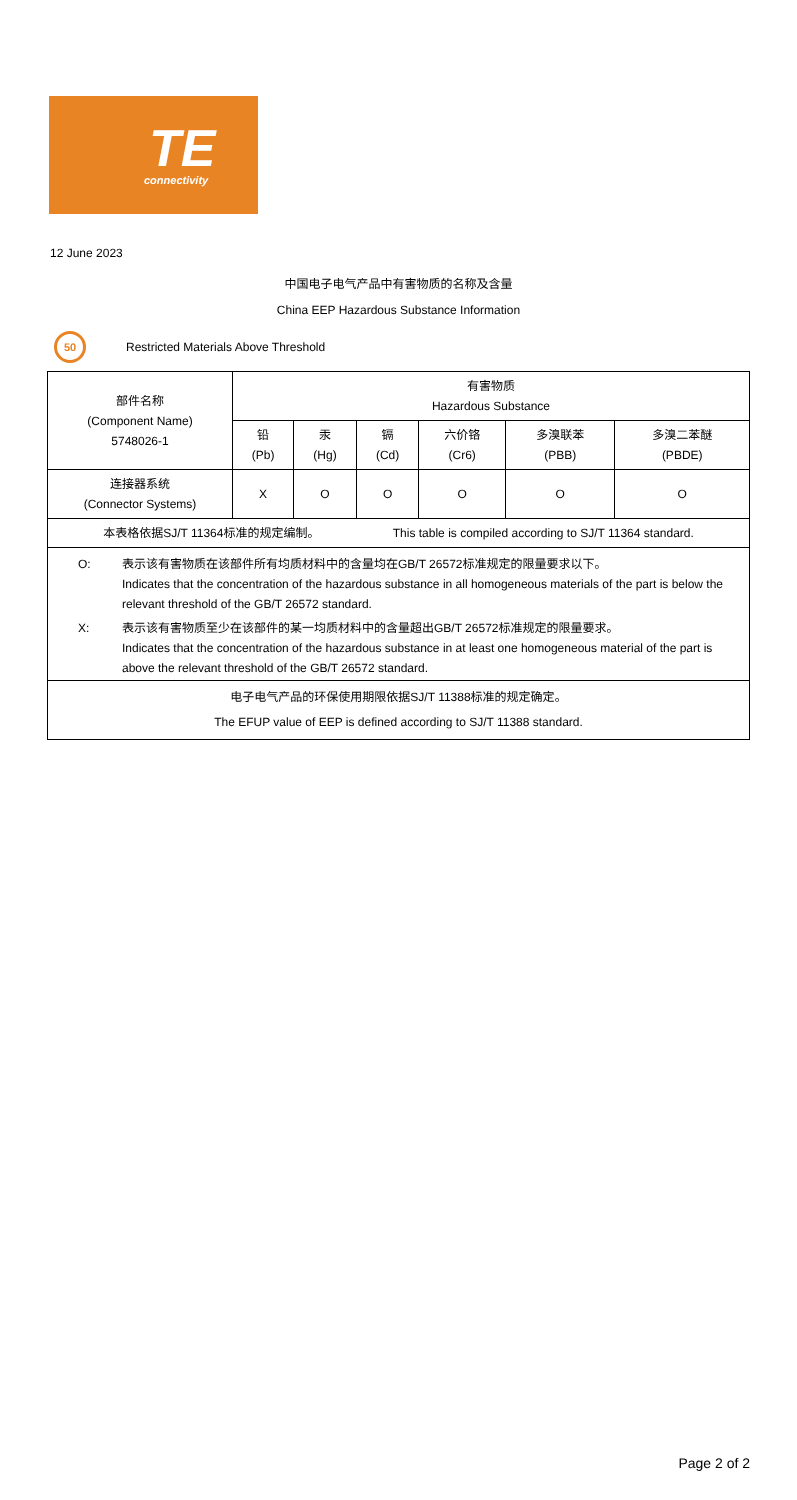TE
connectivity
12 June 2023
中国电子电气产品中有害物质的名称及含量
China EEP Hazardous Substance Information
50
Restricted Materials Above Threshold
| 部件名称 (Component Name) 5748026-1 | 有害物质 Hazardous Substance | | | | | |
| --- | --- | --- | --- | --- | --- | --- |
| | 铅 (Pb) | 汞 (Hg) | 镉 (Cd) | 六价铬 (Cr6) | 多溴联苯 (PBB) | 多溴二苯醚 (PBDE) |
| 连接器系统 (Connector Systems) | X | O | O | O | O | O |
| 本表格依据SJ/T 11364标准的规定编制。 This table is compiled according to SJ/T 11364 standard. | | | | | | |
| O: 表示该有害物质在该部件所有均质材料中的含量均在GB/T 26572标准规定的限量要求以下。 Indicates that the concentration of the hazardous substance in all homogeneous materials of the part is below the relevant threshold of the GB/T 26572 standard. X: 表示该有害物质至少在该部件的某一均质材料中的含量超出GB/T 26572标准规定的限量要求。 Indicates that the concentration of the hazardous substance in at least one homogeneous material of the part is above the relevant threshold of the GB/T 26572 standard. | | | | | | |
| 电子电气产品的环保使用期限依据SJ/T 11388标准的规定确定。 The EFUP value of EEP is defined according to SJ/T 11388 standard. | | | | | | |
Page 2 of 2